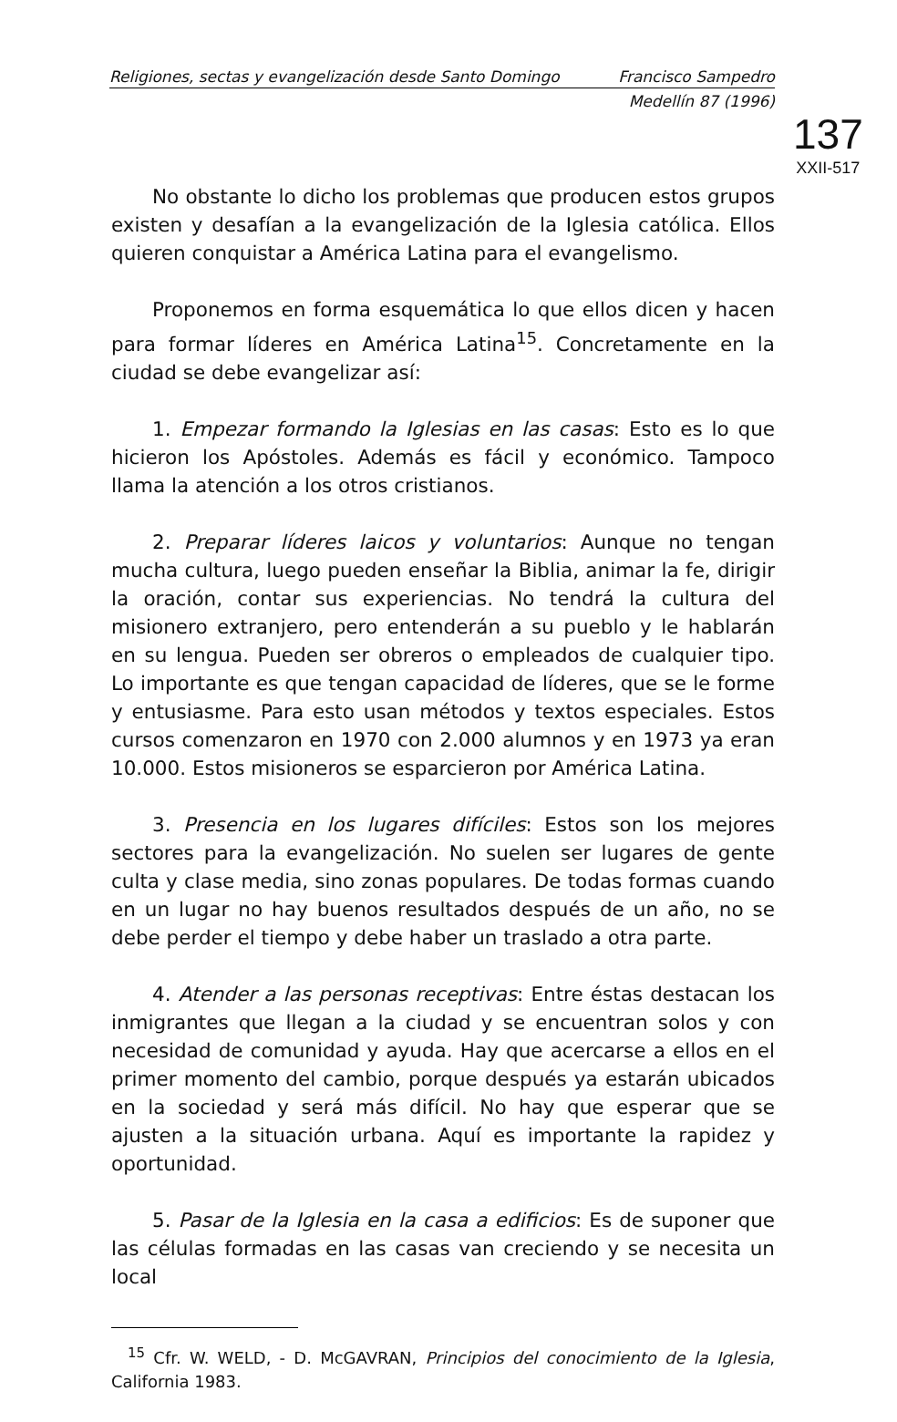Religiones, sectas y evangelización desde Santo Domingo Francisco Sampedro
Medellín 87 (1996)
137
XXII-517
No obstante lo dicho los problemas que producen estos grupos existen y desafían a la evangelización de la Iglesia católica. Ellos quieren conquistar a América Latina para el evangelismo.
Proponemos en forma esquemática lo que ellos dicen y hacen para formar líderes en América Latina<sup>15</sup>. Concretamente en la ciudad se debe evangelizar así:
1. Empezar formando la Iglesias en las casas: Esto es lo que hicieron los Apóstoles. Además es fácil y económico. Tampoco llama la atención a los otros cristianos.
2. Preparar líderes laicos y voluntarios: Aunque no tengan mucha cultura, luego pueden enseñar la Biblia, animar la fe, dirigir la oración, contar sus experiencias. No tendrá la cultura del misionero extranjero, pero entenderán a su pueblo y le hablarán en su lengua. Pueden ser obreros o empleados de cualquier tipo. Lo importante es que tengan capacidad de líderes, que se le forme y entusiasme. Para esto usan métodos y textos especiales. Estos cursos comenzaron en 1970 con 2.000 alumnos y en 1973 ya eran 10.000. Estos misioneros se esparcieron por América Latina.
3. Presencia en los lugares difíciles: Estos son los mejores sectores para la evangelización. No suelen ser lugares de gente culta y clase media, sino zonas populares. De todas formas cuando en un lugar no hay buenos resultados después de un año, no se debe perder el tiempo y debe haber un traslado a otra parte.
4. Atender a las personas receptivas: Entre éstas destacan los inmigrantes que llegan a la ciudad y se encuentran solos y con necesidad de comunidad y ayuda. Hay que acercarse a ellos en el primer momento del cambio, porque después ya estarán ubicados en la sociedad y será más difícil. No hay que esperar que se ajusten a la situación urbana. Aquí es importante la rapidez y oportunidad.
5. Pasar de la Iglesia en la casa a edificios: Es de suponer que las células formadas en las casas van creciendo y se necesita un local
<sup>15</sup> Cfr. W. WELD, - D. McGAVRAN, Principios del conocimiento de la Iglesia, California 1983.